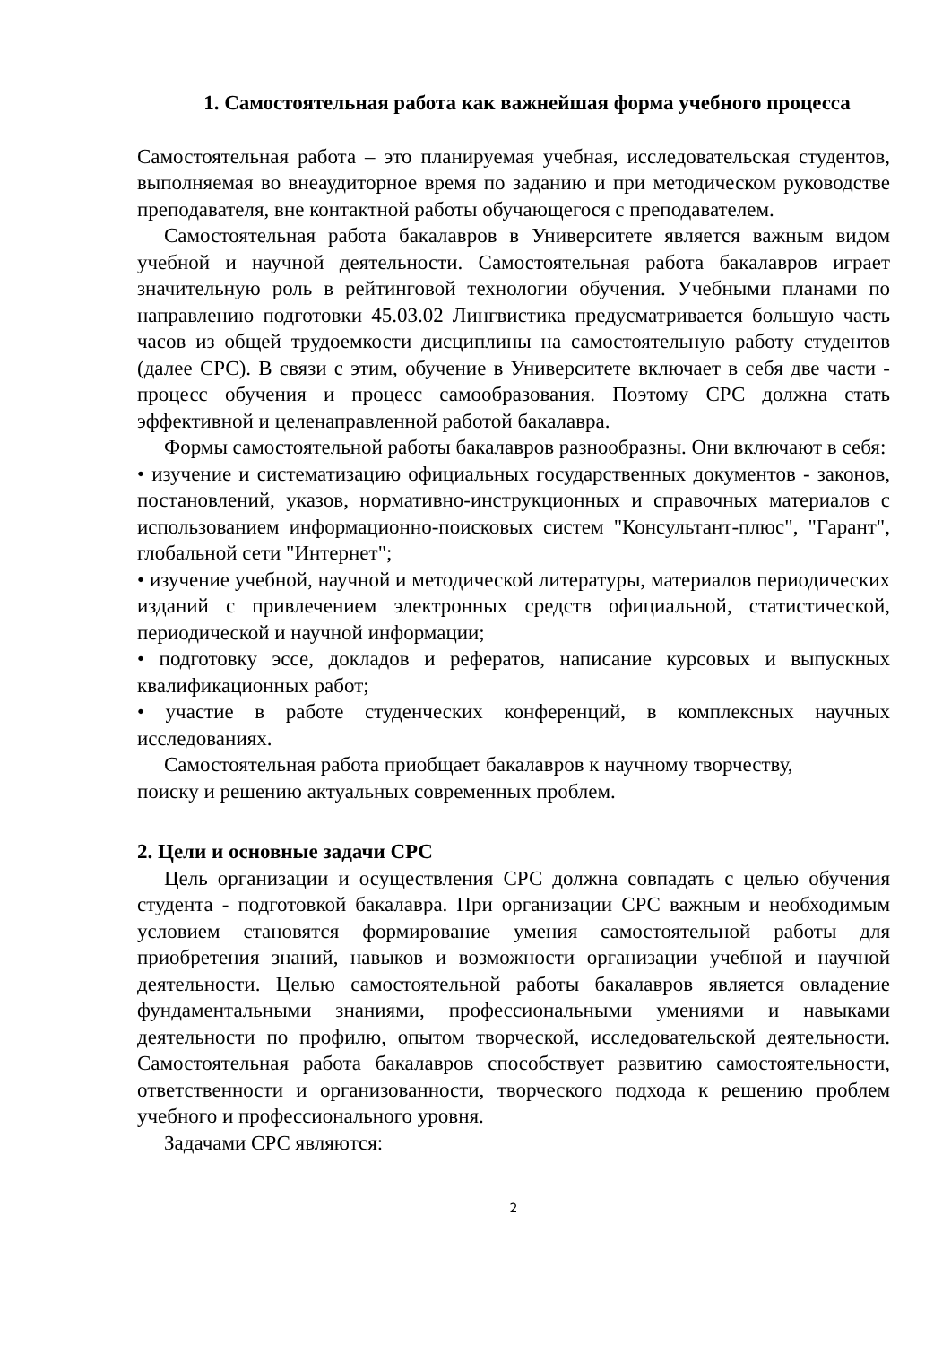1. Самостоятельная работа как важнейшая форма учебного процесса
Самостоятельная работа – это планируемая учебная, исследовательская студентов, выполняемая во внеаудиторное время по заданию и при методическом руководстве преподавателя, вне контактной работы обучающегося с преподавателем.
Самостоятельная работа бакалавров в Университете является важным видом учебной и научной деятельности. Самостоятельная работа бакалавров играет значительную роль в рейтинговой технологии обучения. Учебными планами по направлению подготовки 45.03.02 Лингвистика предусматривается большую часть часов из общей трудоемкости дисциплины на самостоятельную работу студентов (далее СРС). В связи с этим, обучение в Университете включает в себя две части - процесс обучения и процесс самообразования. Поэтому СРС должна стать эффективной и целенаправленной работой бакалавра.
Формы самостоятельной работы бакалавров разнообразны. Они включают в себя:
• изучение и систематизацию официальных государственных документов - законов, постановлений, указов, нормативно-инструкционных и справочных материалов с использованием информационно-поисковых систем "Консультант-плюс", "Гарант", глобальной сети "Интернет";
• изучение учебной, научной и методической литературы, материалов периодических изданий с привлечением электронных средств официальной, статистической, периодической и научной информации;
• подготовку эссе, докладов и рефератов, написание курсовых и выпускных квалификационных работ;
• участие в работе студенческих конференций, в комплексных научных исследованиях.
Самостоятельная работа приобщает бакалавров к научному творчеству,
поиску и решению актуальных современных проблем.
2. Цели и основные задачи СРС
Цель организации и осуществления СРС должна совпадать с целью обучения студента - подготовкой бакалавра. При организации СРС важным и необходимым условием становятся формирование умения самостоятельной работы для приобретения знаний, навыков и возможности организации учебной и научной деятельности. Целью самостоятельной работы бакалавров является овладение фундаментальными знаниями, профессиональными умениями и навыками деятельности по профилю, опытом творческой, исследовательской деятельности. Самостоятельная работа бакалавров способствует развитию самостоятельности, ответственности и организованности, творческого подхода к решению проблем учебного и профессионального уровня.
Задачами СРС являются:
2